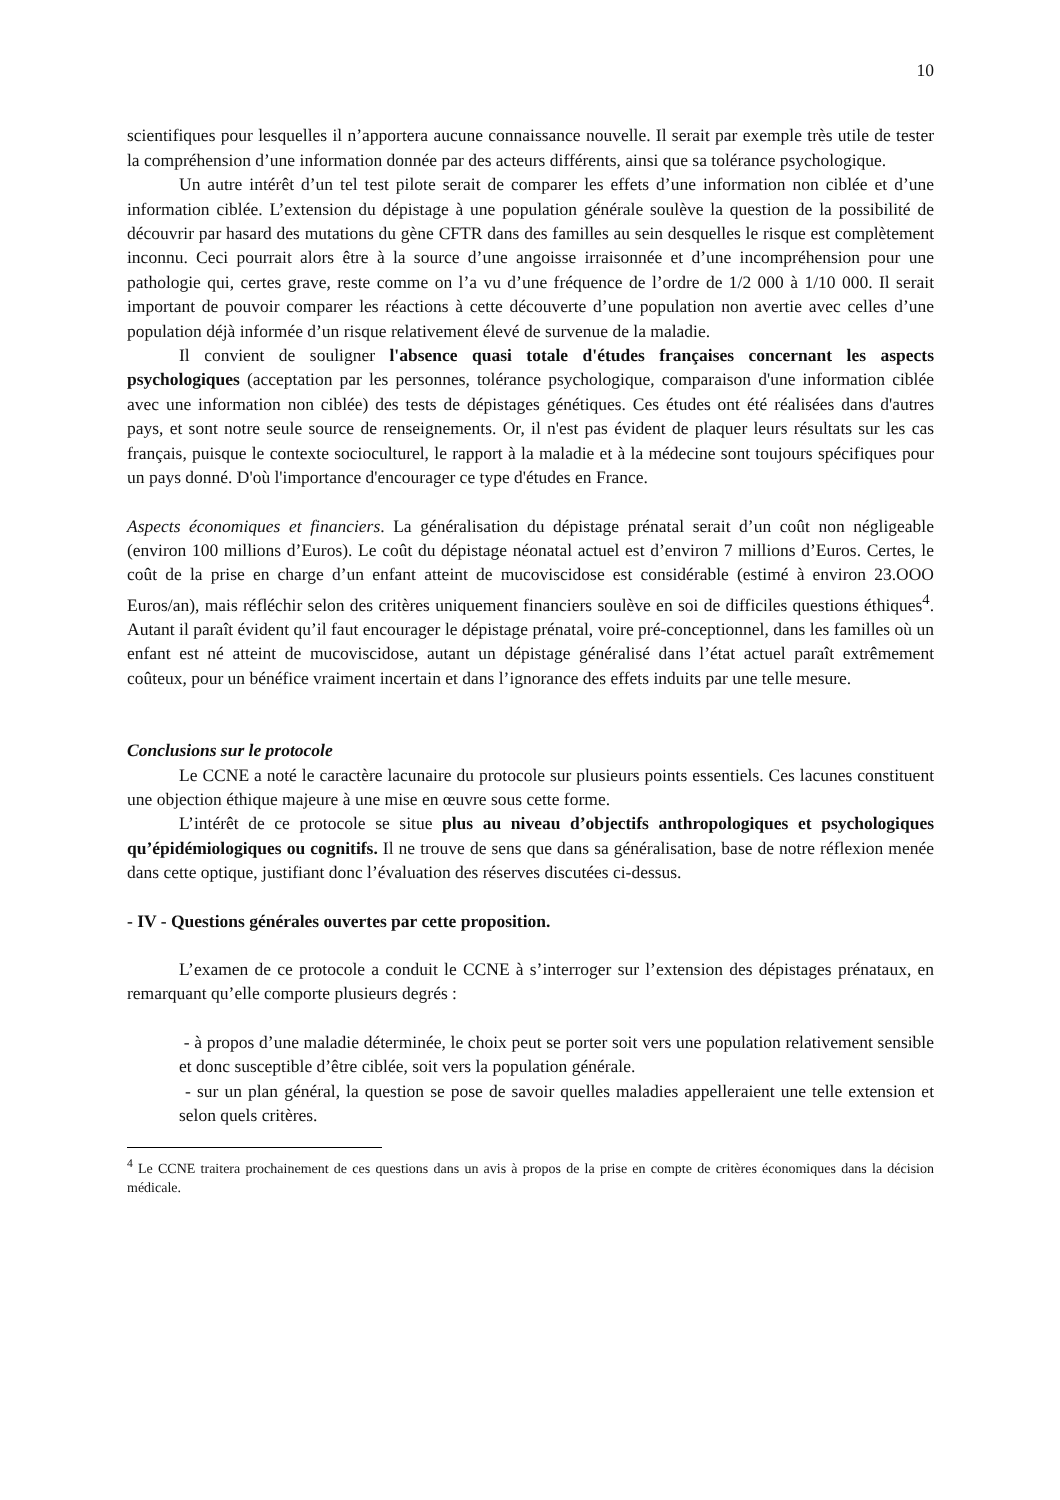10
scientifiques pour lesquelles il n’apportera aucune connaissance nouvelle. Il serait par exemple très utile de tester la compréhension d’une information donnée par des acteurs différents, ainsi que sa tolérance psychologique.
Un autre intérêt d’un tel test pilote serait de comparer les effets d’une information non ciblée et d’une information ciblée. L’extension du dépistage à une population générale soulève la question de la possibilité de découvrir par hasard des mutations du gène CFTR dans des familles au sein desquelles le risque est complètement inconnu. Ceci pourrait alors être à la source d’une angoisse irraisonnée et d’une incompréhension pour une pathologie qui, certes grave, reste comme on l’a vu d’une fréquence de l’ordre de 1/2 000 à 1/10 000. Il serait important de pouvoir comparer les réactions à cette découverte d’une population non avertie avec celles d’une population déjà informée d’un risque relativement élevé de survenue de la maladie.
Il convient de souligner l'absence quasi totale d'études françaises concernant les aspects psychologiques (acceptation par les personnes, tolérance psychologique, comparaison d'une information ciblée avec une information non ciblée) des tests de dépistages génétiques. Ces études ont été réalisées dans d'autres pays, et sont notre seule source de renseignements. Or, il n'est pas évident de plaquer leurs résultats sur les cas français, puisque le contexte socioculturel, le rapport à la maladie et à la médecine sont toujours spécifiques pour un pays donné. D'où l'importance d'encourager ce type d'études en France.
Aspects économiques et financiers. La généralisation du dépistage prénatal serait d’un coût non négligeable (environ 100 millions d’Euros). Le coût du dépistage néonatal actuel est d’environ 7 millions d’Euros. Certes, le coût de la prise en charge d’un enfant atteint de mucoviscidose est considérable (estimé à environ 23.OOO Euros/an), mais réfléchir selon des critères uniquement financiers soulève en soi de difficiles questions éthiques<sup>4</sup>. Autant il paraît évident qu’il faut encourager le dépistage prénatal, voire pré-conceptionnel, dans les familles où un enfant est né atteint de mucoviscidose, autant un dépistage généralisé dans l’état actuel paraît extrêmement coûteux, pour un bénéfice vraiment incertain et dans l’ignorance des effets induits par une telle mesure.
Conclusions sur le protocole
Le CCNE a noté le caractère lacunaire du protocole sur plusieurs points essentiels. Ces lacunes constituent une objection éthique majeure à une mise en œuvre sous cette forme.
L’intérêt de ce protocole se situe plus au niveau d’objectifs anthropologiques et psychologiques qu’épidémiologiques ou cognitifs. Il ne trouve de sens que dans sa généralisation, base de notre réflexion menée dans cette optique, justifiant donc l’évaluation des réserves discutées ci-dessus.
- IV - Questions générales ouvertes par cette proposition.
L’examen de ce protocole a conduit le CCNE à s’interroger sur l’extension des dépistages prénataux, en remarquant qu’elle comporte plusieurs degrés :
- à propos d’une maladie déterminée, le choix peut se porter soit vers une population relativement sensible et donc susceptible d’être ciblée, soit vers la population générale.
- sur un plan général, la question se pose de savoir quelles maladies appelleraient une telle extension et selon quels critères.
<sup>4</sup> Le CCNE traitera prochainement de ces questions dans un avis à propos de la prise en compte de critères économiques dans la décision médicale.